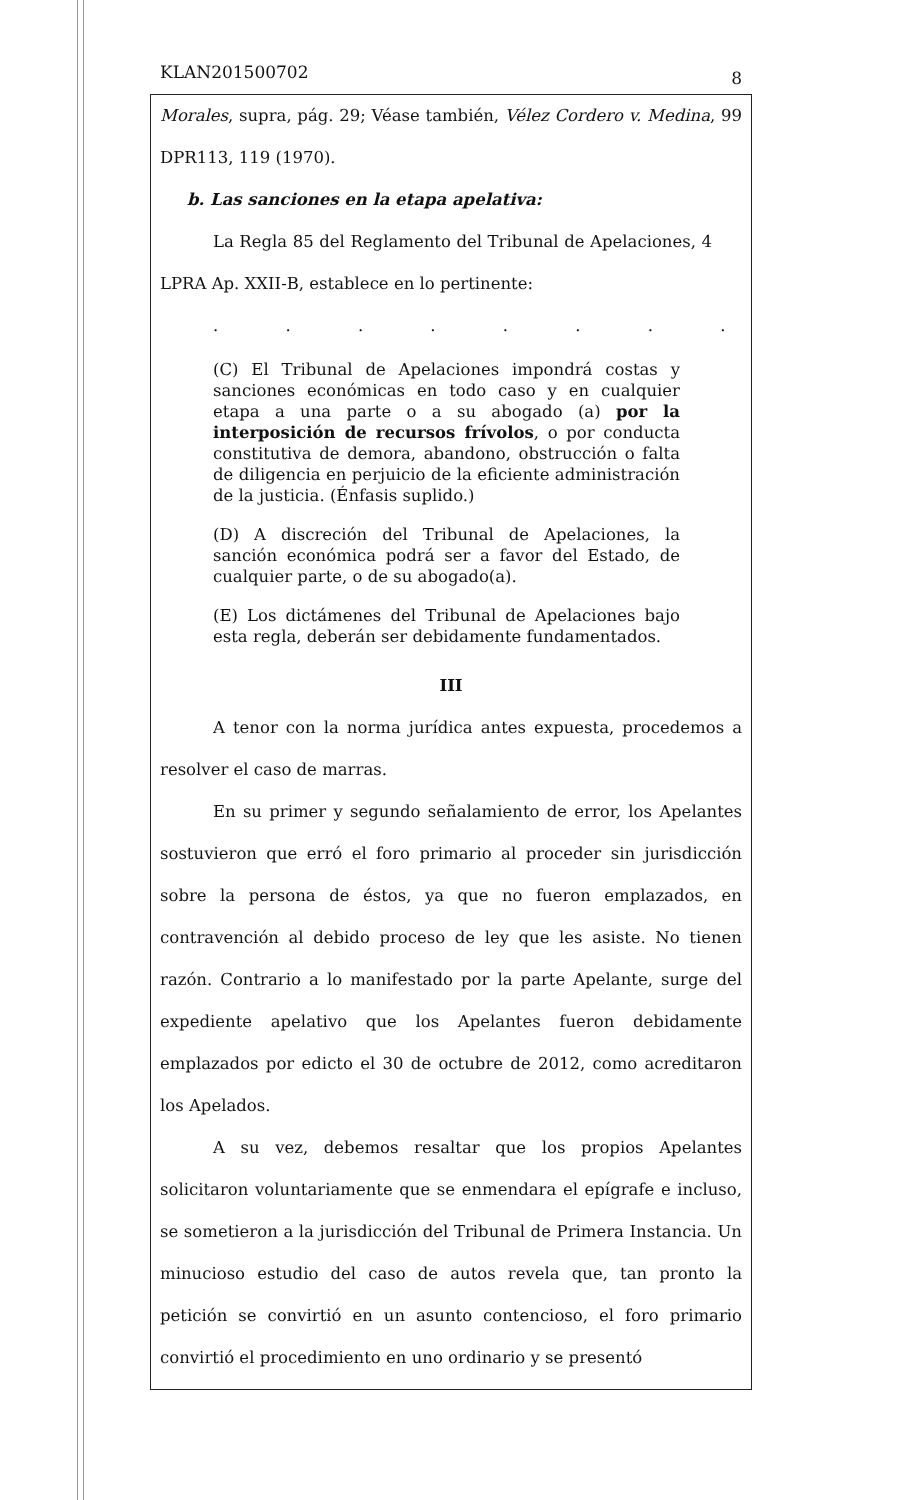KLAN201500702 8
Morales, supra, pág. 29; Véase también, Vélez Cordero v. Medina, 99 DPR113, 119 (1970).
b. Las sanciones en la etapa apelativa:
La Regla 85 del Reglamento del Tribunal de Apelaciones, 4 LPRA Ap. XXII-B, establece en lo pertinente:
. . . . . . . .
(C) El Tribunal de Apelaciones impondrá costas y sanciones económicas en todo caso y en cualquier etapa a una parte o a su abogado (a) por la interposición de recursos frívolos, o por conducta constitutiva de demora, abandono, obstrucción o falta de diligencia en perjuicio de la eficiente administración de la justicia. (Énfasis suplido.)
(D) A discreción del Tribunal de Apelaciones, la sanción económica podrá ser a favor del Estado, de cualquier parte, o de su abogado(a).
(E) Los dictámenes del Tribunal de Apelaciones bajo esta regla, deberán ser debidamente fundamentados.
III
A tenor con la norma jurídica antes expuesta, procedemos a resolver el caso de marras.
En su primer y segundo señalamiento de error, los Apelantes sostuvieron que erró el foro primario al proceder sin jurisdicción sobre la persona de éstos, ya que no fueron emplazados, en contravención al debido proceso de ley que les asiste. No tienen razón. Contrario a lo manifestado por la parte Apelante, surge del expediente apelativo que los Apelantes fueron debidamente emplazados por edicto el 30 de octubre de 2012, como acreditaron los Apelados.
A su vez, debemos resaltar que los propios Apelantes solicitaron voluntariamente que se enmendara el epígrafe e incluso, se sometieron a la jurisdicción del Tribunal de Primera Instancia. Un minucioso estudio del caso de autos revela que, tan pronto la petición se convirtió en un asunto contencioso, el foro primario convirtió el procedimiento en uno ordinario y se presentó